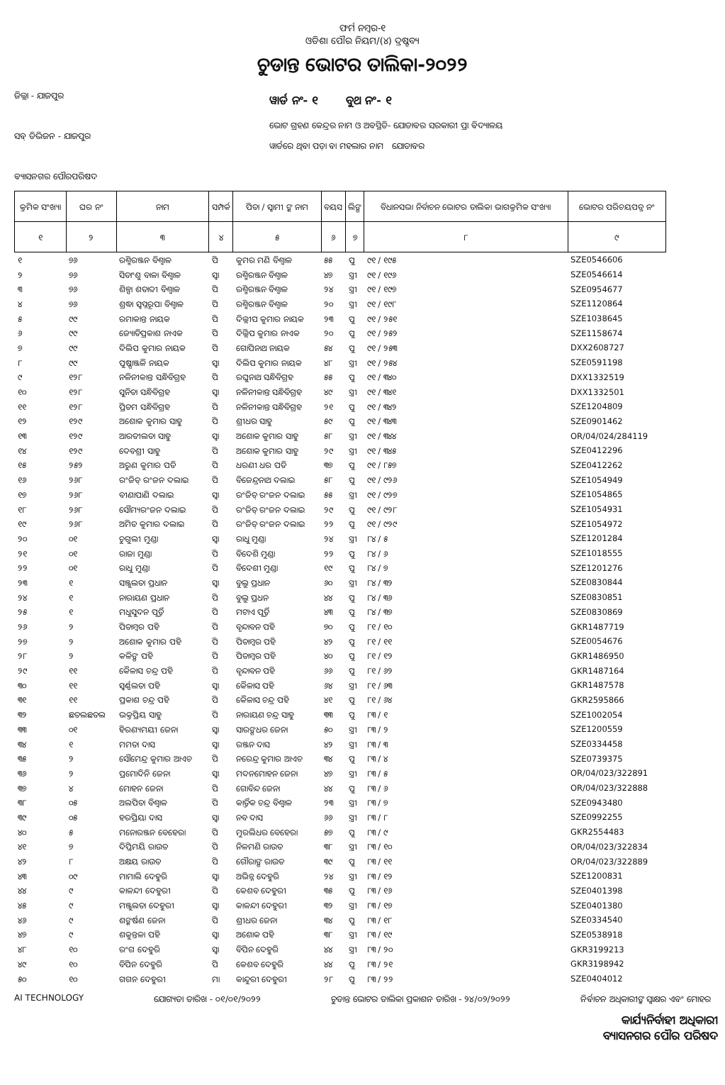ଫର୍ମ ନମ୍ବର-୧
ଓଡିଶା ପୌର ନିୟମ/(୪) ଦ୍ରଷ୍ଟବ୍ୟ
ଚୁଡାନ୍ତ ଭୋଟର ତାଲିକା-୨୦୨୨
ଜିଲ୍ଲା - ଯାଜପୁର
ସବ୍ ଡିଭିଜନ - ଯାଜପୁର
ବ୍ୟାସନଗର ପୌରପରିଷଦ
ୱାର୍ଡ ନଂ- ୧ ବୁଥ ନଂ- ୧
ଭୋଟ ଗ୍ରହଣ କେନ୍ଦ୍ରର ନାମ ଓ ଅବସ୍ଥିତି- ଯୋଡାବର ସରକାରୀ ପ୍ରା ବିଦ୍ୟାଳୟ
ୱାର୍ଡରେ ଥିବା ପଡ଼ା ବା ମହଲାର ନାମ ଯୋଡାବର
| କ୍ରମିକ ସଂଖ୍ୟା | ଘର ନଂ | ନାମ | ସମ୍ପର୍କ | ପିତା / ସ୍ୱାମୀ ଙ୍କ ନାମ | ବୟସ | ଲିଙ୍ଗ | ବିଧାନସଭା ନିର୍ବାଚନ ଭୋଟର ତାଲିକା ଭାଗକ୍ରମିକ ସଂଖ୍ୟା | ଭୋଟର ପରିଚୟପତ୍ର ନଂ |
| --- | --- | --- | --- | --- | --- | --- | --- | --- |
| ୧ | ୨ | ୩ | ୪ | ୫ | ୬ | ୭ | ୮ | ୯ |
| ୧ | ୭୬ | ରଶ୍ମିରଞ୍ଜନ ବିଶ୍ୱାଳ | ପି | କୁମର ମଣି ବିଶ୍ୱାଳ | ୫୫ | ପୁ | ୯୧ / ୧୯୫ | SZE0546606 |
| ୨ | ୭୬ | ସିତାଂଶୁ ବାଳା ବିଶ୍ୱାଳ | ସ୍ୱା | ରଶ୍ମିରଞ୍ଜନ ବିଶ୍ୱାଳ | ୪୭ | ସ୍ତ୍ରୀ | ୯୧ / ୧୯୬ | SZE0546614 |
| ୩ | ୭୬ | ଶିଳ୍ପା ଶତାବ୍ଦୀ ବିଶ୍ୱାଳ | ପି | ରଶ୍ମିରଞ୍ଜନ ବିଶ୍ୱାଳ | ୨୪ | ସ୍ତ୍ରୀ | ୯୧ / ୧୯୭ | SZE0954677 |
| ୪ | ୭୬ | ଶ୍ରଦ୍ଧା ସ୍ୱପ୍ନରୂପା ବିଶ୍ୱାଳ | ପି | ରଶ୍ମିରଞ୍ଜନ ବିଶ୍ୱାଳ | ୨୦ | ସ୍ତ୍ରୀ | ୯୧ / ୧୯୮ | SZE1120864 |
| ୫ | ୯୯ | ରମାକାନ୍ତ ନାୟକ | ପି | ଦିଲ୍ଲୀପ କୁମାର ନାୟକ | ୨୩ | ପୁ | ୯୧ / ୨୫୧ | SZE1038645 |
| ୬ | ୯୯ | ଜ୍ୟୋତିପ୍ରକାଶ ନାଏକ | ପି | ଦିଲ୍ଲିପ କୁମାର ନାଏକ | ୨୦ | ପୁ | ୯୧ / ୨୫୨ | SZE1158674 |
| ୭ | ୯୯ | ଦିଲିପ କୁମାର ନାୟକ | ପି | ଗୋପିନାଥ ନାୟକ | ୫୪ | ପୁ | ୯୧ / ୨୫୩ | DXX2608727 |
| ୮ | ୯୯ | ପୁଷ୍ପାଞ୍ଜଳି ନାୟକ | ସ୍ୱା | ଦିଲିପ କୁମାର ନାୟକ | ୪୮ | ସ୍ତ୍ରୀ | ୯୧ / ୨୫୪ | SZE0591198 |
| ୯ | ୧୨୮ | ନଳିନୀକାନ୍ତ ସନ୍ଧିବିଗ୍ରହ | ପି | ରଘୁନାଥ ସନ୍ଧିବିଗ୍ରହ | ୫୫ | ପୁ | ୯୧ / ୩୪୦ | DXX1332519 |
| ୧୦ | ୧୨୮ | ସୁନିତା ସନ୍ଧିବିଗ୍ରହ | ସ୍ୱା | ନଳିନୀକାନ୍ତ ସନ୍ଧିବିଗ୍ରହ | ୪୯ | ସ୍ତ୍ରୀ | ୯୧ / ୩୪୧ | DXX1332501 |
| ୧୧ | ୧୨୮ | ପ୍ରିତମ ସନ୍ଧିବିଗ୍ରହ | ପି | ନଳିନୀକାନ୍ତ ସନ୍ଧିବିଗ୍ରହ | ୨୧ | ପୁ | ୯୧ / ୩୪୨ | SZE1204809 |
| ୧୨ | ୧୨୯ | ଅଶୋକ କୁମାର ସାହୁ | ପି | ଶ୍ରୀଧର ସାହୁ | ୫୯ | ପୁ | ୯୧ / ୩୪୩ | SZE0901462 |
| ୧୩ | ୧୨୯ | ଆରତୀଲତା ସାହୁ | ସ୍ୱା | ଅଶୋକ କୁମାର ସାହୁ | ୫୮ | ସ୍ତ୍ରୀ | ୯୧ / ୩୪୪ | OR/04/024/284119 |
| ୧୪ | ୧୨୯ | ଦେବଶ୍ରୀ ସାହୁ | ପି | ଅଶୋକ କୁମାର ସାହୁ | ୨୯ | ସ୍ତ୍ରୀ | ୯୧ / ୩୪୫ | SZE0412296 |
| ୧୫ | ୨୫୨ | ଅରୁଣ କୁମାର ପତି | ପି | ଧରଣୀ ଧର ପତି | ୩୭ | ପୁ | ୯୧ / ୮୫୭ | SZE0412262 |
| ୧୬ | ୨୬୮ | ରଂଜିତ୍ ରଂଜନ ଦଲାଇ | ପି | ବିଜେନ୍ଦ୍ରନାଥ ଦଲାଇ | ୫୮ | ପୁ | ୯୧ / ୯୨୬ | SZE1054949 |
| ୧୭ | ୨୬୮ | ବୀଣାପାଣି ଦଲାଇ | ସ୍ୱା | ରଂଜିତ୍ ରଂଜନ ଦଲାଇ | ୫୫ | ସ୍ତ୍ରୀ | ୯୧ / ୯୨୭ | SZE1054865 |
| ୧୮ | ୨୬୮ | ସୌମ୍ୟରଂଜନ ଦଲାଇ | ପି | ରଂଜିତ୍ ରଂଜନ ଦଲାଇ | ୨୯ | ପୁ | ୯୧ / ୯୨୮ | SZE1054931 |
| ୧୯ | ୨୬୮ | ଅମିତ କୁମାର ଦଲାଇ | ପି | ରଂଜିତ୍ ରଂଜନ ଦଲାଇ | ୨୨ | ପୁ | ୯୧ / ୯୨୯ | SZE1054972 |
| ୨୦ | ୦୧ | ଚୁଗୁଲୀ ମୁଣ୍ଡା | ସ୍ୱା | ରାଧୁ ମୁଣ୍ଡା | ୨୪ | ସ୍ତ୍ରୀ | ୮୪ / ୫ | SZE1201284 |
| ୨୧ | ୦୧ | ରାଜା ମୁଣ୍ଡା | ପି | ବିଦେଶି ମୁଣ୍ଡା | ୨୨ | ପୁ | ୮୪ / ୬ | SZE1018555 |
| ୨୨ | ୦୧ | ରାଧୁ ମୁଣ୍ଡା | ପି | ବିଦେଶୀ ମୁଣ୍ଡା | ୧୯ | ପୁ | ୮୪ / ୭ | SZE1201276 |
| ୨୩ | ୧ | ସଞ୍ଜୁଲତା ପ୍ରଧାନ | ସ୍ୱା | ବୁଲୁ ପ୍ରଧାନ | ୬୦ | ସ୍ତ୍ରୀ | ୮୪ / ୩୨ | SZE0830844 |
| ୨୪ | ୧ | ନାରାୟଣ ପ୍ରଧାନ | ପି | ବୁଲୁ ପ୍ରଧନ | ୪୪ | ପୁ | ୮୪ / ୩୬ | SZE0830851 |
| ୨୫ | ୧ | ମଧୁସୁଦନ ପୂର୍ତ୍ତି | ପି | ମଟାଏ ପୂର୍ତ୍ତି | ୪୩ | ପୁ | ୮୪ / ୩୭ | SZE0830869 |
| ୨୬ | ୨ | ପିତାମ୍ବର ପହି | ପି | ବୃନ୍ଦାବନ ପହି | ୭୦ | ପୁ | ୮୧ / ୧୦ | GKR1487719 |
| ୨୭ | ୨ | ଅଶୋକ କୁମାର ପହି | ପି | ପିତାମ୍ବର ପହି | ୪୨ | ପୁ | ୮୧ / ୧୧ | SZE0054676 |
| ୨୮ | ୨ | କଳିଙ୍ଗ ପହି | ପି | ପିତାମ୍ବର ପହି | ୪୦ | ପୁ | ୮୧ / ୧୨ | GKR1486950 |
| ୨୯ | ୧୧ | କୈଳାସ ଚନ୍ଦ୍ର ପହି | ପି | ବୃନ୍ଦାବନ ପହି | ୬୬ | ପୁ | ୮୧ / ୬୨ | GKR1487164 |
| ୩୦ | ୧୧ | ସ୍ୱର୍ଣ୍ଣଲତା ପହି | ସ୍ୱା | କୈଳାସ ପହି | ୬୪ | ସ୍ତ୍ରୀ | ୮୧ / ୬୩ | GKR1487578 |
| ୩୧ | ୧୧ | ପ୍ରକାଶ ଚନ୍ଦ୍ର ପହି | ପି | କୈଳାସ ଚନ୍ଦ୍ର ପହି | ୪୧ | ପୁ | ୮୧ / ୬୪ | GKR2595866 |
| ୩୨ | ଛତଲଛତଲ | ଭକ୍ତପ୍ରିୟ ସାହୁ | ପି | ନାରାୟଣ ଚନ୍ଦ୍ର ସାହୁ | ୩୩ | ପୁ | ୮୩ / ୧ | SZE1002054 |
| ୩୩ | ୦୧ | ହିରଣ୍ୟମୟୀ ଜେନା | ସ୍ୱା | ସାରଙ୍ଗଧର ଜେନା | ୫୦ | ସ୍ତ୍ରୀ | ୮୩ / ୨ | SZE1200559 |
| ୩୪ | ୧ | ମମତା ଦାସ | ସ୍ୱା | ରଞ୍ଜନ ଦାସ | ୪୨ | ସ୍ତ୍ରୀ | ୮୩ / ୩ | SZE0334458 |
| ୩୫ | ୨ | ସୌମେନ୍ଦ୍ର କୁମାର ଆଏଚ | ପି | ନରେନ୍ଦ୍ର କୁମାର ଆଏଚ | ୩୪ | ପୁ | ୮୩ / ୪ | SZE0739375 |
| ୩୬ | ୨ | ପ୍ରମୋଦିନି ଜେନା | ସ୍ୱା | ମଦନମୋହନ ଜେନା | ୪୭ | ସ୍ତ୍ରୀ | ୮୩ / ୫ | OR/04/023/322891 |
| ୩୭ | ୪ | ମୋହନ ଜେନା | ପି | ଗୋବିନ୍ଦ ଜେନା | ୪୪ | ପୁ | ୮୩ / ୬ | OR/04/023/322888 |
| ୩୮ | ୦୫ | ଅଲପିତା ବିଶ୍ୱାଳ | ପି | କାର୍ତ୍ତିକ ଚନ୍ଦ୍ର ବିଶ୍ୱାଳ | ୨୩ | ସ୍ତ୍ରୀ | ୮୩ / ୭ | SZE0943480 |
| ୩୯ | ୦୫ | ହରପ୍ରିୟା ଦାସ | ସ୍ୱା | ନବ ଦାସ | ୬୬ | ସ୍ତ୍ରୀ | ୮୩ / ୮ | SZE0992255 |
| ୪୦ | ୫ | ମନୋରଞ୍ଜନ ବେହେରା | ପି | ମୁରଲିଧର ବେହେରା | ୫୭ | ପୁ | ୮୩ / ୯ | GKR2554483 |
| ୪୧ | ୭ | ଦିପ୍ତିମୟି ରାଉତ | ପି | ନିଳମଣି ରାଉତ | ୩୮ | ସ୍ତ୍ରୀ | ୮୩ / ୧୦ | OR/04/023/322834 |
| ୪୨ | ୮ | ଅକ୍ଷୟ ରାଉତ | ପି | ଗୌରାଙ୍ଗ ରାଉତ | ୩୯ | ପୁ | ୮୩ / ୧୧ | OR/04/023/322889 |
| ୪୩ | ୦୯ | ମାମାଲି ଦେହୁରି | ସ୍ୱା | ଅଭିନ୍ନ ଦେହୁରି | ୨୪ | ସ୍ତ୍ରୀ | ୮୩ / ୧୨ | SZE1200831 |
| ୪୪ | ୯ | କାଳନ୍ଦୀ ଦେହୁରୀ | ପି | କେଶବ ଦେହୁରୀ | ୩୫ | ପୁ | ୮୩ / ୧୬ | SZE0401398 |
| ୪୫ | ୯ | ମଞ୍ଜୁଲତା ଦେହୁରୀ | ସ୍ୱା | କାଳନ୍ଦୀ ଦେହୁରୀ | ୩୨ | ସ୍ତ୍ରୀ | ୮୩ / ୧୭ | SZE0401380 |
| ୪୬ | ୯ | ଶଙ୍କର୍ଷଣ ଜେନା | ପି | ଶ୍ରୀଧର ଜେନା | ୩୪ | ପୁ | ୮୩ / ୧୮ | SZE0334540 |
| ୪୭ | ୯ | ଶକୁନ୍ତଳା ପହି | ସ୍ୱା | ଅଶୋକ ପହି | ୩୮ | ସ୍ତ୍ରୀ | ୮୩ / ୧୯ | SZE0538918 |
| ୪୮ | ୧୦ | ରଂଗ ଦେହୁରି | ସ୍ୱା | ବିପିନ ଦେହୁରି | ୪୪ | ସ୍ତ୍ରୀ | ୮୩ / ୨୦ | GKR3199213 |
| ୪୯ | ୧୦ | ବିପିନ ଦେହୁରି | ପି | କେଶବ ଦେହୁରି | ୪୪ | ପୁ | ୮୩ / ୨୧ | GKR3198942 |
| ୫୦ | ୧୦ | ଗଗନ ଦେହୁରୀ | ମା | କାନ୍ଦୁରୀ ଦେହୁରୀ | ୨୮ | ପୁ | ୮୩ / ୨୨ | SZE0404012 |
AI TECHNOLOGY ଯୋଗ୍ୟତା ତାରିଖ - ୦୧/୦୧/୨୦୨୨ ଚୁଡାନ୍ତ ଭୋଟର ତାଲିକା ପ୍ରକାଶନ ତାରିଖ - ୨୪/୦୨/୨୦୨୨ ନିର୍ବାଚନ ଅଧିକାରୀଙ୍କ ସ୍ୱାକ୍ଷର ଏବଂ ମୋହର
କାର୍ଯ୍ୟନିର୍ବାହୀ ଅଧିକାରୀ
ବ୍ୟାସନଗର ପୌର ପରିଷଦ